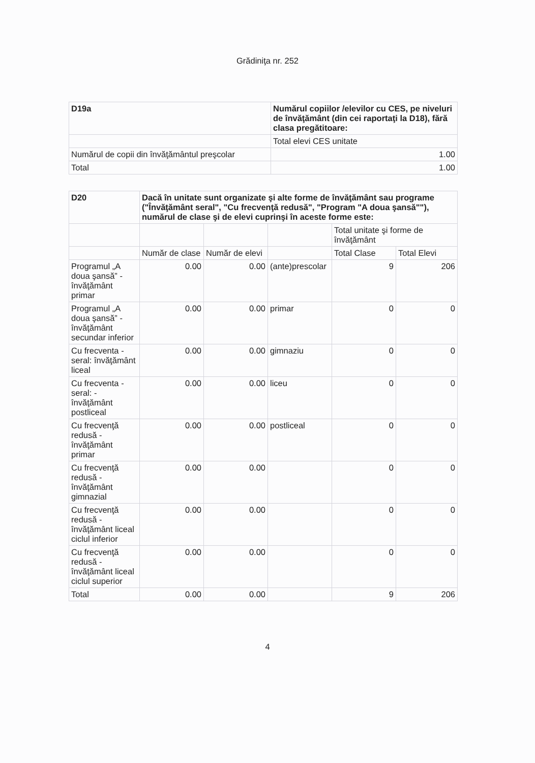Grădiniţa nr. 252
| D19a | Numărul copiilor /elevilor cu CES, pe niveluri de învăţământ (din cei raportaţi la D18), fără clasa pregătitoare: |
| --- | --- |
| | Total elevi CES unitate |
| Numărul de copii din învăţământul preşcolar | 1.00 |
| Total | 1.00 |
| D20 | Dacă în unitate sunt organizate şi alte forme de învăţământ sau programe ("Învăţământ seral", "Cu frecvenţă redusă", "Program "A doua şansă""), numărul de clase şi de elevi cuprinşi în aceste forme este: | | | | |
| --- | --- | --- | --- | --- | --- |
| | | | | Total unitate şi forme de învăţământ | |
| | Număr de clase | Număr de elevi | | Total Clase | Total Elevi |
| Programul „A doua şansă” - învăţământ primar | 0.00 | 0.00 | (ante)prescolar | 9 | 206 |
| Programul „A doua şansă” - învăţământ secundar inferior | 0.00 | 0.00 | primar | 0 | 0 |
| Cu frecventa - seral: învăţământ liceal | 0.00 | 0.00 | gimnaziu | 0 | 0 |
| Cu frecventa - seral: - învăţământ postliceal | 0.00 | 0.00 | liceu | 0 | 0 |
| Cu frecvenţă redusă - învăţământ primar | 0.00 | 0.00 | postliceal | 0 | 0 |
| Cu frecvenţă redusă - învăţământ gimnazial | 0.00 | 0.00 | | 0 | 0 |
| Cu frecvenţă redusă - învăţământ liceal ciclul inferior | 0.00 | 0.00 | | 0 | 0 |
| Cu frecvenţă redusă - învăţământ liceal ciclul superior | 0.00 | 0.00 | | 0 | 0 |
| Total | 0.00 | 0.00 | | 9 | 206 |
4